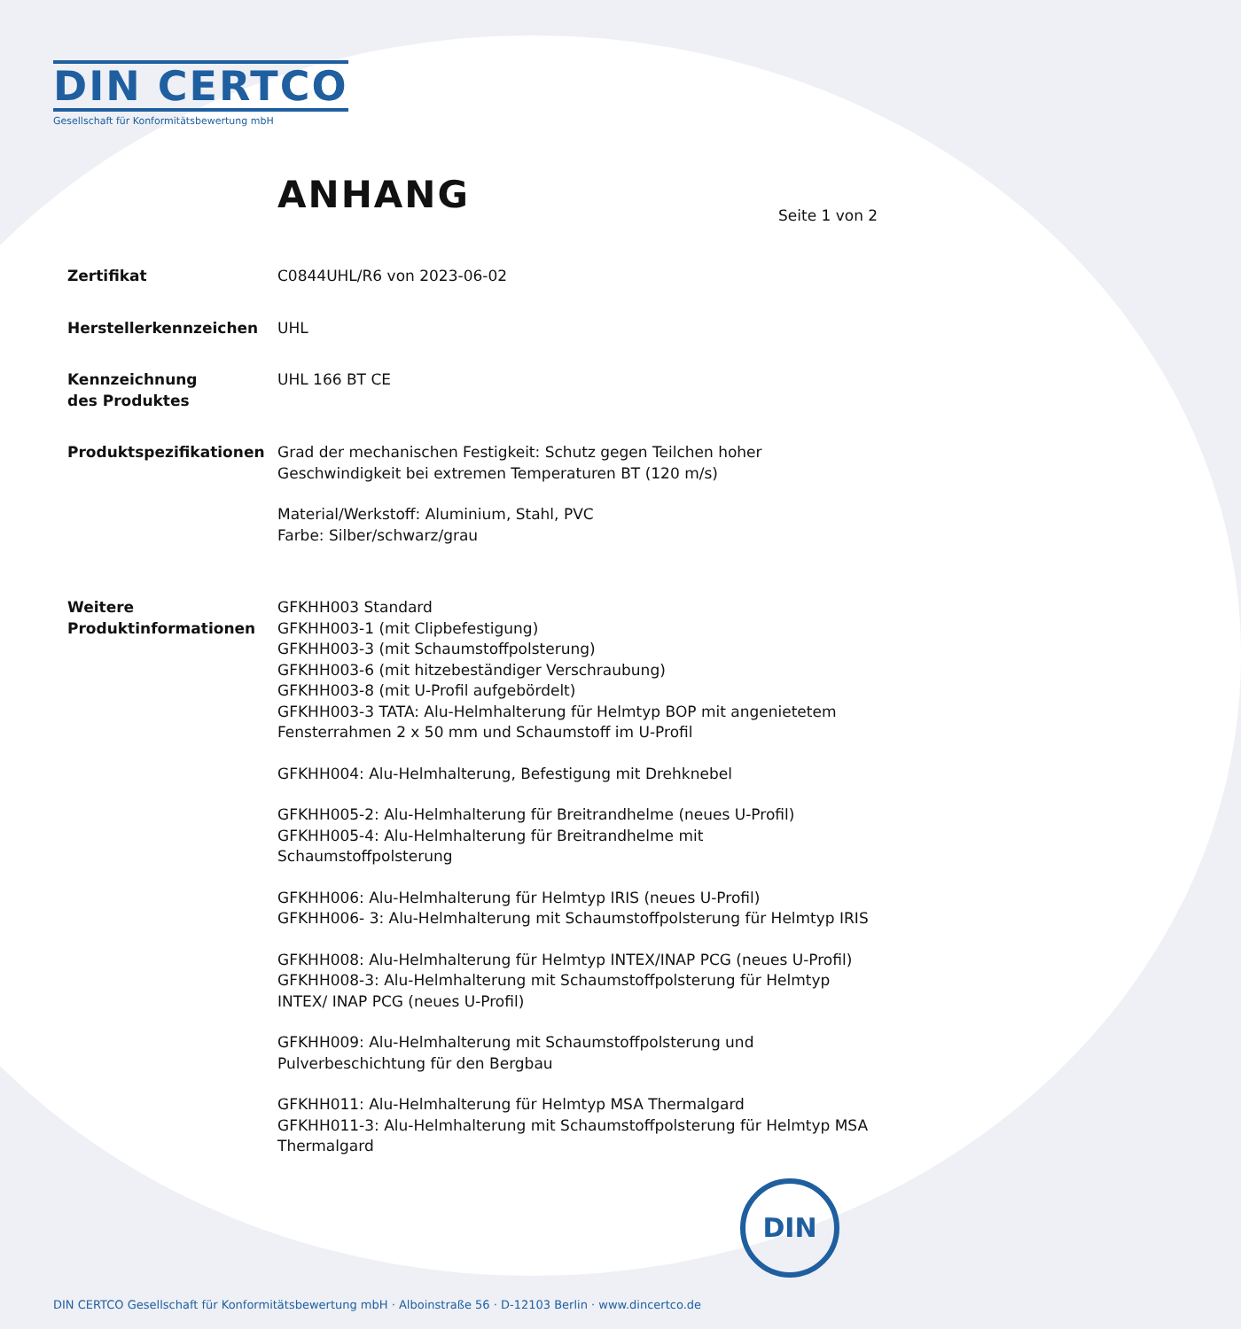DIN CERTCO
Gesellschaft für Konformitätsbewertung mbH
ANHANG Seite 1 von 2
Zertifikat C0844UHL/R6 von 2023-06-02
Herstellerkennzeichen UHL
Kennzeichnung
des Produktes
UHL 166 BT CE
Produktspezifikationen Grad der mechanischen Festigkeit: Schutz gegen Teilchen hoher Geschwindigkeit bei extremen Temperaturen BT (120 m/s)
Material/Werkstoff: Aluminium, Stahl, PVC
Farbe: Silber/schwarz/grau
Weitere
Produktinformationen
GFKHH003 Standard
GFKHH003-1 (mit Clipbefestigung)
GFKHH003-3 (mit Schaumstoffpolsterung)
GFKHH003-6 (mit hitzebeständiger Verschraubung)
GFKHH003-8 (mit U-Profil aufgebördelt)
GFKHH003-3 TATA: Alu-Helmhalterung für Helmtyp BOP mit angenietetem Fensterrahmen 2 x 50 mm und Schaumstoff im U-Profil
GFKHH004: Alu-Helmhalterung, Befestigung mit Drehknebel
GFKHH005-2: Alu-Helmhalterung für Breitrandhelme (neues U-Profil)
GFKHH005-4: Alu-Helmhalterung für Breitrandhelme mit Schaumstoffpolsterung
GFKHH006: Alu-Helmhalterung für Helmtyp IRIS (neues U-Profil)
GFKHH006- 3: Alu-Helmhalterung mit Schaumstoffpolsterung für Helmtyp IRIS
GFKHH008: Alu-Helmhalterung für Helmtyp INTEX/INAP PCG (neues U-Profil)
GFKHH008-3: Alu-Helmhalterung mit Schaumstoffpolsterung für Helmtyp INTEX/ INAP PCG (neues U-Profil)
GFKHH009: Alu-Helmhalterung mit Schaumstoffpolsterung und Pulverbeschichtung für den Bergbau
GFKHH011: Alu-Helmhalterung für Helmtyp MSA Thermalgard
GFKHH011-3: Alu-Helmhalterung mit Schaumstoffpolsterung für Helmtyp MSA Thermalgard
DIN
DIN CERTCO Gesellschaft für Konformitätsbewertung mbH · Alboinstraße 56 · D-12103 Berlin · www.dincertco.de